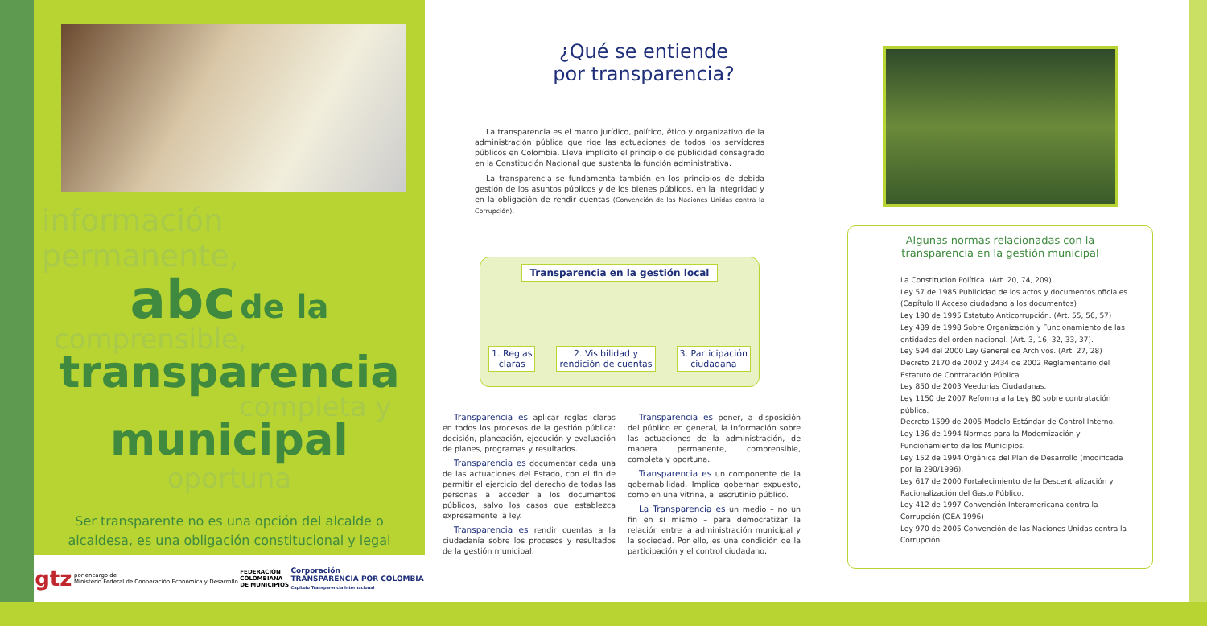información permanente,
abc de la
comprensible,
transparencia
completa y
municipal
oportuna
Ser transparente no es una opción del alcalde o
alcaldesa, es una obligación constitucional y legal
gtz por encargo de
Ministerio Federal de Cooperación Económica y Desarrollo FEDERACIÓN
COLOMBIANA
DE MUNICIPIOS Corporación
TRANSPARENCIA POR COLOMBIA
Capítulo Transparencia Internacional
¿Qué se entiende
por transparencia?
La transparencia es el marco jurídico, político, ético y organizativo de la administración pública que rige las actuaciones de todos los servidores públicos en Colombia. Lleva implícito el principio de publicidad consagrado en la Constitución Nacional que sustenta la función administrativa.
La transparencia se fundamenta también en los principios de debida gestión de los asuntos públicos y de los bienes públicos, en la integridad y en la obligación de rendir cuentas (Convención de las Naciones Unidas contra la Corrupción).
Transparencia en la gestión local
1. Reglas
claras
2. Visibilidad y
rendición de cuentas
3. Participación
ciudadana
Transparencia es aplicar reglas claras en todos los procesos de la gestión pública: decisión, planeación, ejecución y evaluación de planes, programas y resultados.
Transparencia es documentar cada una de las actuaciones del Estado, con el fin de permitir el ejercicio del derecho de todas las personas a acceder a los documentos públicos, salvo los casos que establezca expresamente la ley.
Transparencia es rendir cuentas a la ciudadanía sobre los procesos y resultados de la gestión municipal.
Transparencia es poner, a disposición del público en general, la información sobre las actuaciones de la administración, de manera permanente, comprensible, completa y oportuna.
Transparencia es un componente de la gobernabilidad. Implica gobernar expuesto, como en una vitrina, al escrutinio público.
La Transparencia es un medio – no un fin en sí mismo – para democratizar la relación entre la administración municipal y la sociedad. Por ello, es una condición de la participación y el control ciudadano.
Algunas normas relacionadas con la
transparencia en la gestión municipal
La Constitución Política. (Art. 20, 74, 209)
Ley 57 de 1985 Publicidad de los actos y documentos oficiales. (Capítulo II Acceso ciudadano a los documentos)
Ley 190 de 1995 Estatuto Anticorrupción. (Art. 55, 56, 57)
Ley 489 de 1998 Sobre Organización y Funcionamiento de las entidades del orden nacional. (Art. 3, 16, 32, 33, 37).
Ley 594 del 2000 Ley General de Archivos. (Art. 27, 28)
Decreto 2170 de 2002 y 2434 de 2002 Reglamentario del Estatuto de Contratación Pública.
Ley 850 de 2003 Veedurías Ciudadanas.
Ley 1150 de 2007 Reforma a la Ley 80 sobre contratación pública.
Decreto 1599 de 2005 Modelo Estándar de Control Interno.
Ley 136 de 1994 Normas para la Modernización y Funcionamiento de los Municipios.
Ley 152 de 1994 Orgánica del Plan de Desarrollo (modificada por la 290/1996).
Ley 617 de 2000 Fortalecimiento de la Descentralización y Racionalización del Gasto Público.
Ley 412 de 1997 Convención Interamericana contra la Corrupción (OEA 1996)
Ley 970 de 2005 Convención de las Naciones Unidas contra la Corrupción.